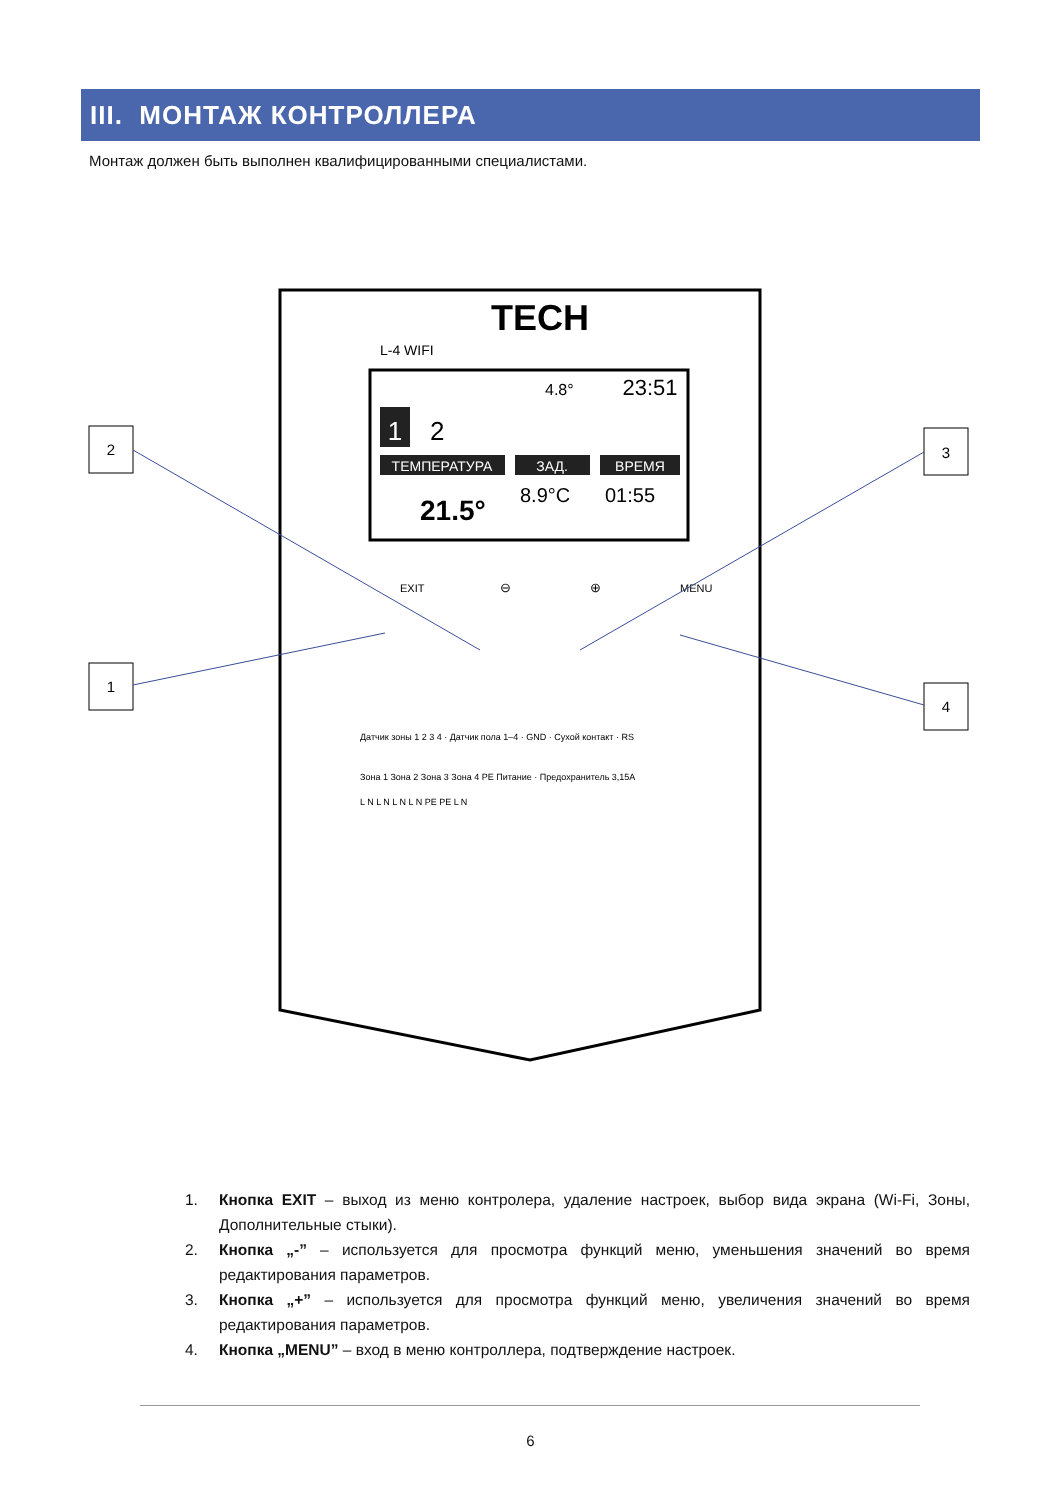III. МОНТАЖ КОНТРОЛЛЕРА
Монтаж должен быть выполнен квалифицированными специалистами.
2
1
3
4
TECH
L-4 WIFI
4.8°
23:51
1
2
ТЕМПЕРАТУРА
ЗАД.
ВРЕМЯ
21.5°
8.9°C
01:55
EXIT
⊖
⊕
MENU
Датчик зоны 1 2 3 4 · Датчик пола 1–4 · GND · Сухой контакт · RS
Зона 1 Зона 2 Зона 3 Зона 4 PE Питание · Предохранитель 3,15A
L N L N L N L N PE PE L N
1. Кнопка EXIT – выход из меню контролера, удаление настроек, выбор вида экрана (Wi-Fi, Зоны, Дополнительные стыки).
2. Кнопка „-” – используется для просмотра функций меню, уменьшения значений во время редактирования параметров.
3. Кнопка „+” – используется для просмотра функций меню, увеличения значений во время редактирования параметров.
4. Кнопка „MENU” – вход в меню контроллера, подтверждение настроек.
6